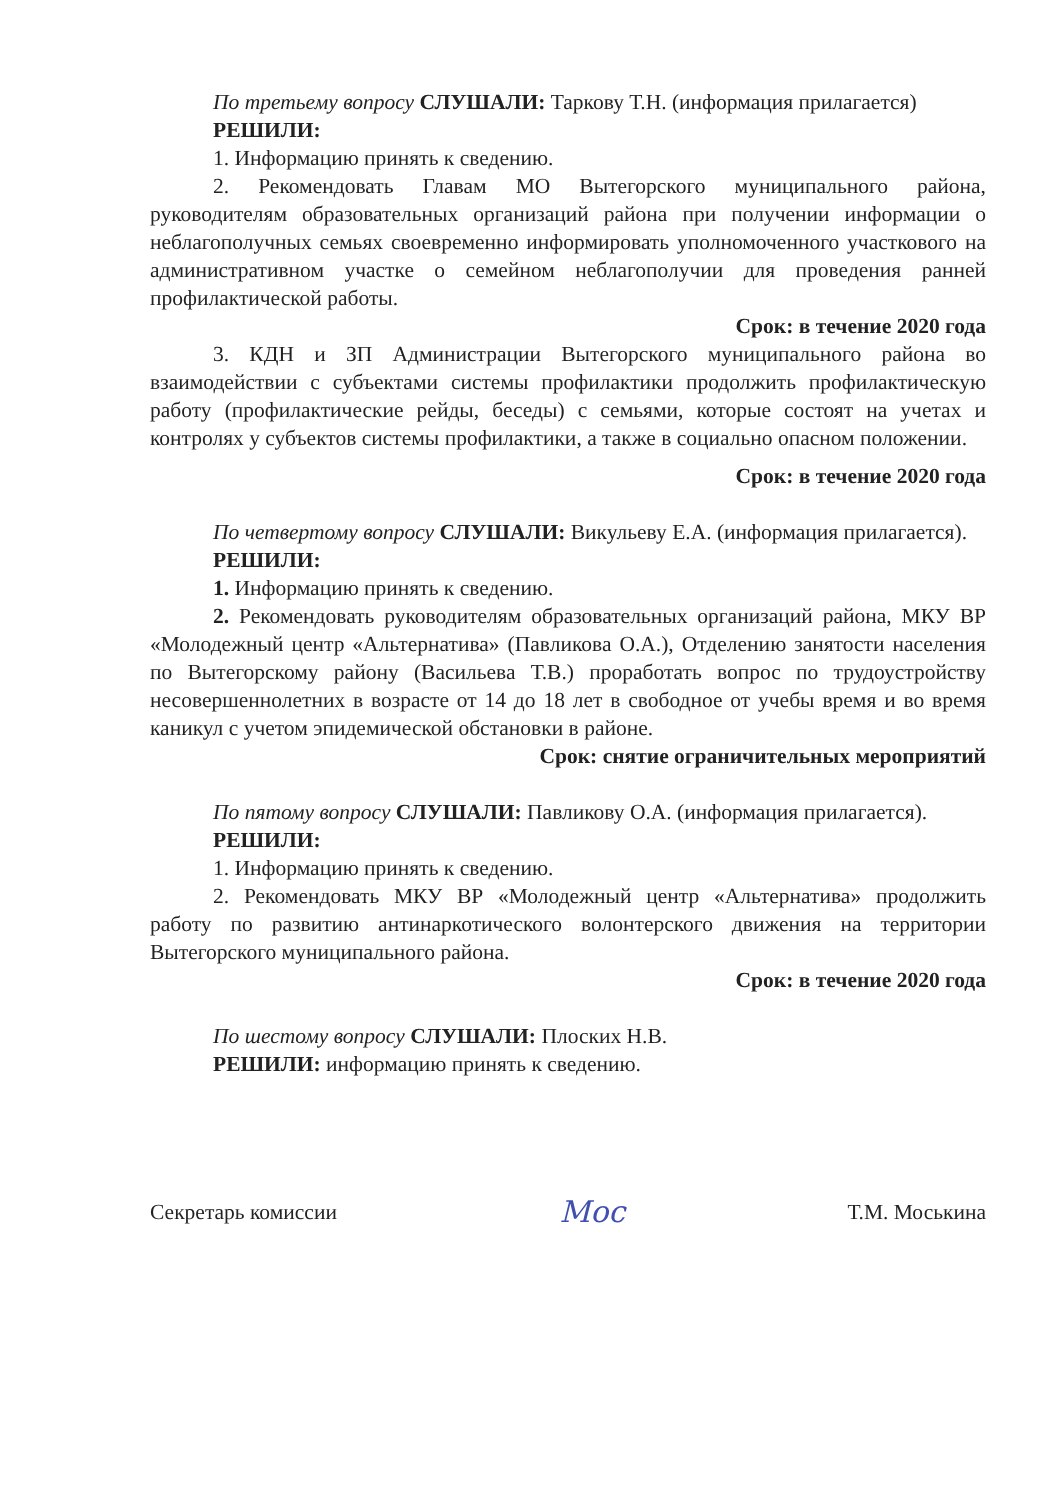По третьему вопросу СЛУШАЛИ: Таркову Т.Н. (информация прилагается)
РЕШИЛИ:
1. Информацию принять к сведению.
2. Рекомендовать Главам МО Вытегорского муниципального района, руководителям образовательных организаций района при получении информации о неблагополучных семьях своевременно информировать уполномоченного участкового на административном участке о семейном неблагополучии для проведения ранней профилактической работы.
Срок: в течение 2020 года
3. КДН и ЗП Администрации Вытегорского муниципального района во взаимодействии с субъектами системы профилактики продолжить профилактическую работу (профилактические рейды, беседы) с семьями, которые состоят на учетах и контролях у субъектов системы профилактики, а также в социально опасном положении.
Срок: в течение 2020 года
По четвертому вопросу СЛУШАЛИ: Викульеву Е.А. (информация прилагается).
РЕШИЛИ:
1. Информацию принять к сведению.
2. Рекомендовать руководителям образовательных организаций района, МКУ ВР «Молодежный центр «Альтернатива» (Павликова О.А.), Отделению занятости населения по Вытегорскому району (Васильева Т.В.) проработать вопрос по трудоустройству несовершеннолетних в возрасте от 14 до 18 лет в свободное от учебы время и во время каникул с учетом эпидемической обстановки в районе.
Срок: снятие ограничительных мероприятий
По пятому вопросу СЛУШАЛИ: Павликову О.А. (информация прилагается).
РЕШИЛИ:
1. Информацию принять к сведению.
2. Рекомендовать МКУ ВР «Молодежный центр «Альтернатива» продолжить работу по развитию антинаркотического волонтерского движения на территории Вытегорского муниципального района.
Срок: в течение 2020 года
По шестому вопросу СЛУШАЛИ: Плоских Н.В.
РЕШИЛИ: информацию принять к сведению.
Секретарь комиссии Мос Т.М. Моськина